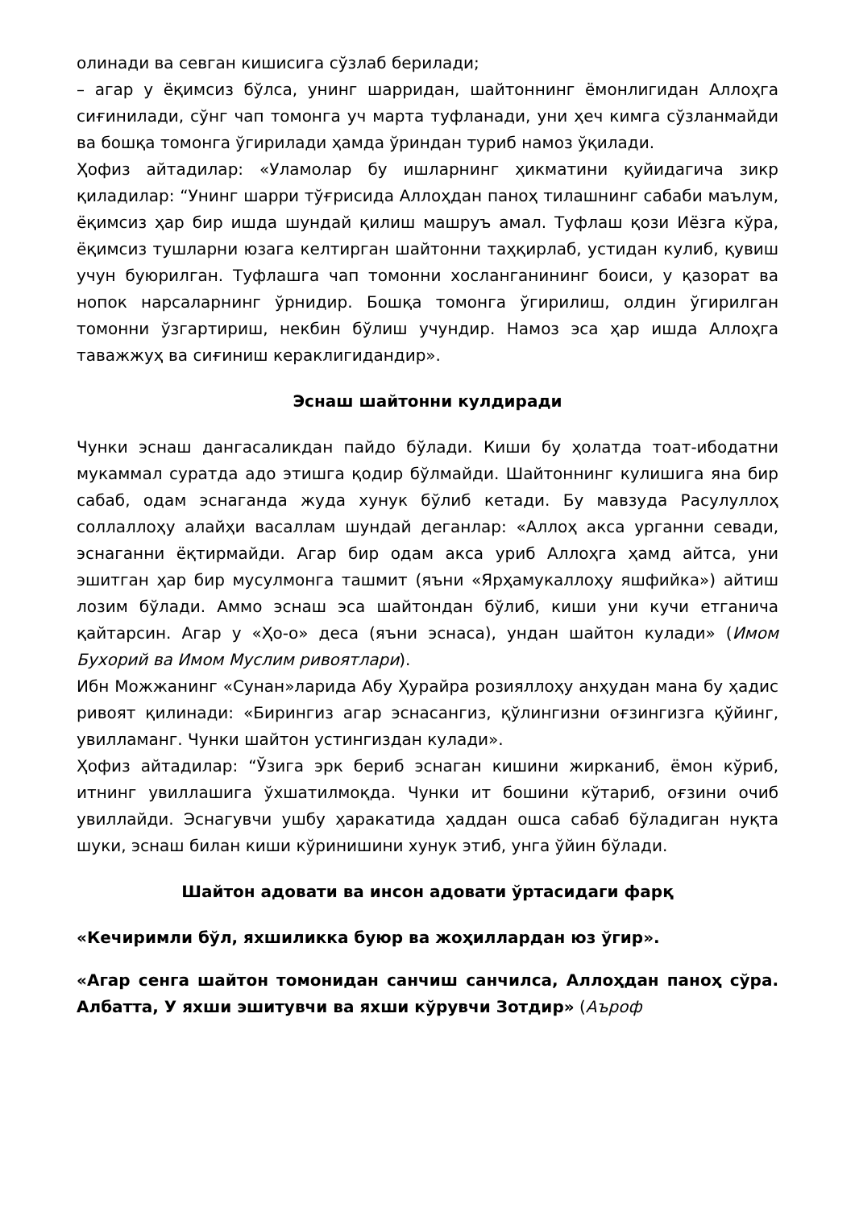олинади ва севган кишисига сўзлаб берилади;
– агар у ёқимсиз бўлса, унинг шарридан, шайтоннинг ёмонлигидан Аллоҳга сиғинилади, сўнг чап томонга уч марта туфланади, уни ҳеч кимга сўзланмайди ва бошқа томонга ўгирилади ҳамда ўриндан туриб намоз ўқилади.
Ҳофиз айтадилар: «Уламолар бу ишларнинг ҳикматини қуйидагича зикр қиладилар: “Унинг шарри тўғрисида Аллоҳдан паноҳ тилашнинг сабаби маълум, ёқимсиз ҳар бир ишда шундай қилиш машруъ амал. Туфлаш қози Иёзга кўра, ёқимсиз тушларни юзага келтирган шайтонни таҳқирлаб, устидан кулиб, қувиш учун буюрилган. Туфлашга чап томонни хосланганининг боиси, у қазорат ва нопок нарсаларнинг ўрнидир. Бошқа томонга ўгирилиш, олдин ўгирилган томонни ўзгартириш, некбин бўлиш учундир. Намоз эса ҳар ишда Аллоҳга таважжуҳ ва сиғиниш кераклигидандир».
Эснаш шайтонни кулдиради
Чунки эснаш дангасаликдан пайдо бўлади. Киши бу ҳолатда тоат-ибодатни мукаммал суратда адо этишга қодир бўлмайди. Шайтоннинг кулишига яна бир сабаб, одам эснаганда жуда хунук бўлиб кетади. Бу мавзуда Расулуллоҳ соллаллоҳу алайҳи васаллам шундай деганлар: «Аллоҳ акса урганни севади, эснаганни ёқтирмайди. Агар бир одам акса уриб Аллоҳга ҳамд айтса, уни эшитган ҳар бир мусулмонга ташмит (яъни «Ярҳамукаллоҳу яшфийка») айтиш лозим бўлади. Аммо эснаш эса шайтондан бўлиб, киши уни кучи етганича қайтарсин. Агар у «Ҳо-о» деса (яъни эснаса), ундан шайтон кулади» (Имом Бухорий ва Имом Муслим ривоятлари).
Ибн Можжанинг «Сунан»ларида Абу Ҳурайра розияллоҳу анҳудан мана бу ҳадис ривоят қилинади: «Бирингиз агар эснасангиз, қўлингизни оғзингизга қўйинг, увилламанг. Чунки шайтон устингиздан кулади».
Ҳофиз айтадилар: “Ўзига эрк бериб эснаган кишини жирканиб, ёмон кўриб, итнинг увиллашига ўхшатилмоқда. Чунки ит бошини кўтариб, оғзини очиб увиллайди. Эснагувчи ушбу ҳаракатида ҳаддан ошса сабаб бўладиган нуқта шуки, эснаш билан киши кўринишини хунук этиб, унга ўйин бўлади.
Шайтон адовати ва инсон адовати ўртасидаги фарқ
«Кечиримли бўл, яхшиликка буюр ва жоҳиллардан юз ўгир».
«Агар сенга шайтон томонидан санчиш санчилса, Аллоҳдан паноҳ сўра. Албатта, У яхши эшитувчи ва яхши кўрувчи Зотдир» (Аъроф